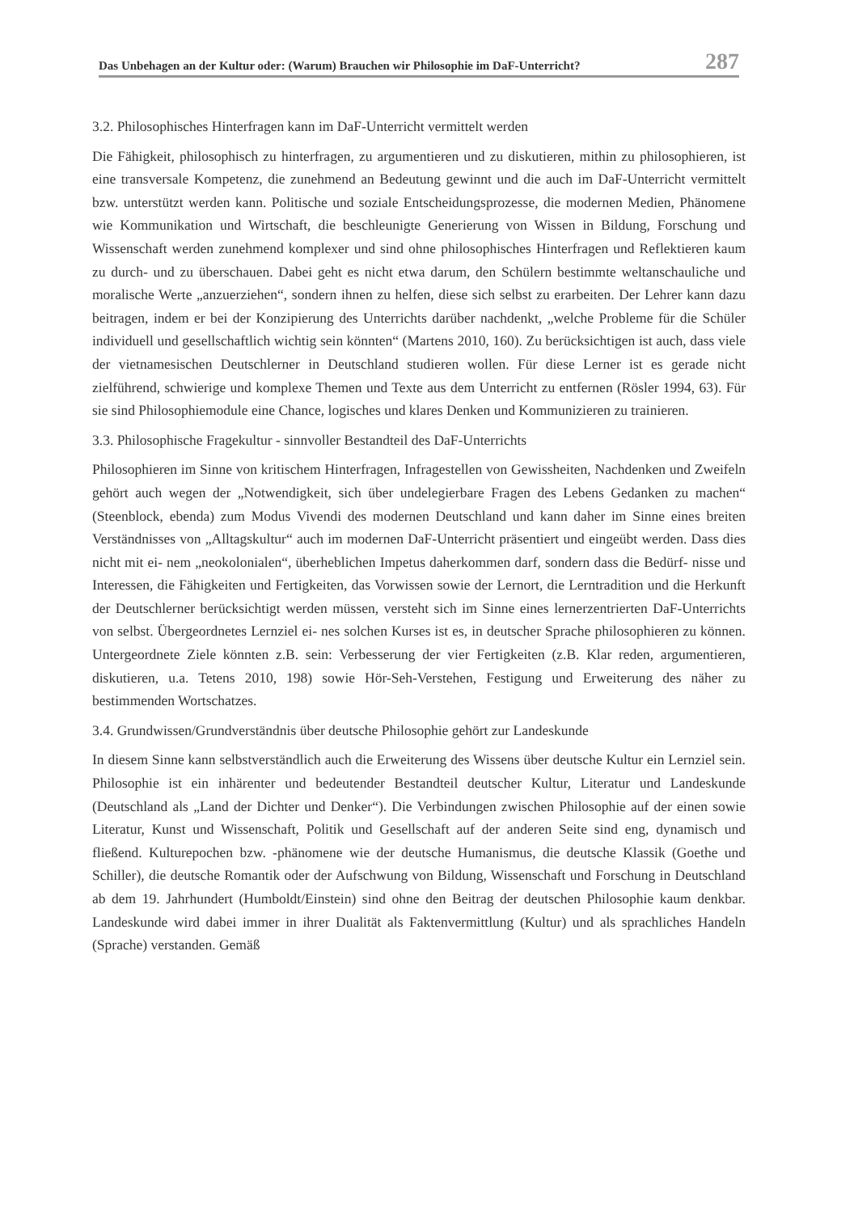Das Unbehagen an der Kultur oder: (Warum) Brauchen wir Philosophie im DaF-Unterricht? 287
3.2. Philosophisches Hinterfragen kann im DaF-Unterricht vermittelt werden
Die Fähigkeit, philosophisch zu hinterfragen, zu argumentieren und zu diskutieren, mithin zu philosophieren, ist eine transversale Kompetenz, die zunehmend an Bedeutung gewinnt und die auch im DaF-Unterricht vermittelt bzw. unterstützt werden kann. Politische und soziale Entscheidungsprozesse, die modernen Medien, Phänomene wie Kommunikation und Wirtschaft, die beschleunigte Generierung von Wissen in Bildung, Forschung und Wissenschaft werden zunehmend komplexer und sind ohne philosophisches Hinterfragen und Reflektieren kaum zu durch- und zu überschauen. Dabei geht es nicht etwa darum, den Schülern bestimmte weltanschauliche und moralische Werte „anzuerziehen“, sondern ihnen zu helfen, diese sich selbst zu erarbeiten. Der Lehrer kann dazu beitragen, indem er bei der Konzipierung des Unterrichts darüber nachdenkt, „welche Probleme für die Schüler individuell und gesellschaftlich wichtig sein könnten“ (Martens 2010, 160). Zu berücksichtigen ist auch, dass viele der vietnamesischen Deutschlerner in Deutschland studieren wollen. Für diese Lerner ist es gerade nicht zielführend, schwierige und komplexe Themen und Texte aus dem Unterricht zu entfernen (Rösler 1994, 63). Für sie sind Philosophiemodule eine Chance, logisches und klares Denken und Kommunizieren zu trainieren.
3.3. Philosophische Fragekultur - sinnvoller Bestandteil des DaF-Unterrichts
Philosophieren im Sinne von kritischem Hinterfragen, Infragestellen von Gewissheiten, Nachdenken und Zweifeln gehört auch wegen der „Notwendigkeit, sich über undelegierbare Fragen des Lebens Gedanken zu machen“ (Steenblock, ebenda) zum Modus Vivendi des modernen Deutschland und kann daher im Sinne eines breiten Verständnisses von „Alltagskultur“ auch im modernen DaF-Unterricht präsentiert und eingeübt werden. Dass dies nicht mit ei- nem „neokolonialen“, überheblichen Impetus daherkommen darf, sondern dass die Bedürf- nisse und Interessen, die Fähigkeiten und Fertigkeiten, das Vorwissen sowie der Lernort, die Lerntradition und die Herkunft der Deutschlerner berücksichtigt werden müssen, versteht sich im Sinne eines lernerzentrierten DaF-Unterrichts von selbst. Übergeordnetes Lernziel ei- nes solchen Kurses ist es, in deutscher Sprache philosophieren zu können. Untergeordnete Ziele könnten z.B. sein: Verbesserung der vier Fertigkeiten (z.B. Klar reden, argumentieren, diskutieren, u.a. Tetens 2010, 198) sowie Hör-Seh-Verstehen, Festigung und Erweiterung des näher zu bestimmenden Wortschatzes.
3.4. Grundwissen/Grundverständnis über deutsche Philosophie gehört zur Landeskunde
In diesem Sinne kann selbstverständlich auch die Erweiterung des Wissens über deutsche Kultur ein Lernziel sein. Philosophie ist ein inhärenter und bedeutender Bestandteil deutscher Kultur, Literatur und Landeskunde (Deutschland als „Land der Dichter und Denker“). Die Verbindungen zwischen Philosophie auf der einen sowie Literatur, Kunst und Wissenschaft, Politik und Gesellschaft auf der anderen Seite sind eng, dynamisch und fließend. Kulturepochen bzw. -phänomene wie der deutsche Humanismus, die deutsche Klassik (Goethe und Schiller), die deutsche Romantik oder der Aufschwung von Bildung, Wissenschaft und Forschung in Deutschland ab dem 19. Jahrhundert (Humboldt/Einstein) sind ohne den Beitrag der deutschen Philosophie kaum denkbar. Landeskunde wird dabei immer in ihrer Dualität als Faktenvermittlung (Kultur) und als sprachliches Handeln (Sprache) verstanden. Gemäß